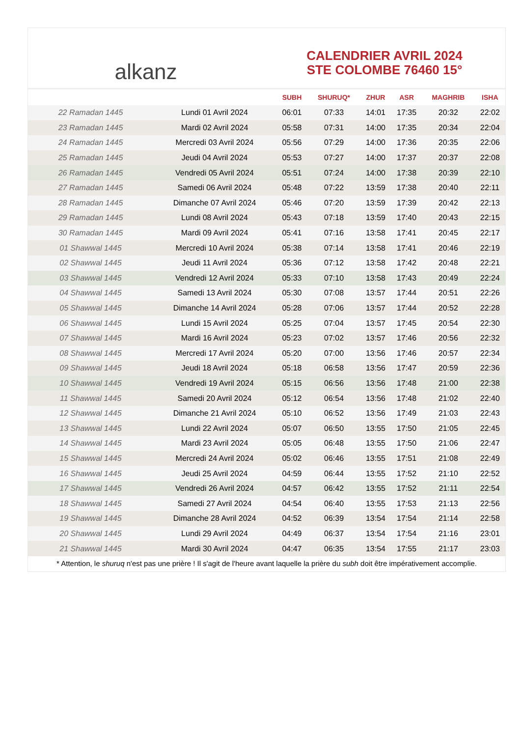alkanz
CALENDRIER AVRIL 2024
STE COLOMBE 76460 15°
| | | SUBH | SHURUQ* | ZHUR | ASR | MAGHRIB | ISHA |
| --- | --- | --- | --- | --- | --- | --- | --- |
| 22 Ramadan 1445 | Lundi 01 Avril 2024 | 06:01 | 07:33 | 14:01 | 17:35 | 20:32 | 22:02 |
| 23 Ramadan 1445 | Mardi 02 Avril 2024 | 05:58 | 07:31 | 14:00 | 17:35 | 20:34 | 22:04 |
| 24 Ramadan 1445 | Mercredi 03 Avril 2024 | 05:56 | 07:29 | 14:00 | 17:36 | 20:35 | 22:06 |
| 25 Ramadan 1445 | Jeudi 04 Avril 2024 | 05:53 | 07:27 | 14:00 | 17:37 | 20:37 | 22:08 |
| 26 Ramadan 1445 | Vendredi 05 Avril 2024 | 05:51 | 07:24 | 14:00 | 17:38 | 20:39 | 22:10 |
| 27 Ramadan 1445 | Samedi 06 Avril 2024 | 05:48 | 07:22 | 13:59 | 17:38 | 20:40 | 22:11 |
| 28 Ramadan 1445 | Dimanche 07 Avril 2024 | 05:46 | 07:20 | 13:59 | 17:39 | 20:42 | 22:13 |
| 29 Ramadan 1445 | Lundi 08 Avril 2024 | 05:43 | 07:18 | 13:59 | 17:40 | 20:43 | 22:15 |
| 30 Ramadan 1445 | Mardi 09 Avril 2024 | 05:41 | 07:16 | 13:58 | 17:41 | 20:45 | 22:17 |
| 01 Shawwal 1445 | Mercredi 10 Avril 2024 | 05:38 | 07:14 | 13:58 | 17:41 | 20:46 | 22:19 |
| 02 Shawwal 1445 | Jeudi 11 Avril 2024 | 05:36 | 07:12 | 13:58 | 17:42 | 20:48 | 22:21 |
| 03 Shawwal 1445 | Vendredi 12 Avril 2024 | 05:33 | 07:10 | 13:58 | 17:43 | 20:49 | 22:24 |
| 04 Shawwal 1445 | Samedi 13 Avril 2024 | 05:30 | 07:08 | 13:57 | 17:44 | 20:51 | 22:26 |
| 05 Shawwal 1445 | Dimanche 14 Avril 2024 | 05:28 | 07:06 | 13:57 | 17:44 | 20:52 | 22:28 |
| 06 Shawwal 1445 | Lundi 15 Avril 2024 | 05:25 | 07:04 | 13:57 | 17:45 | 20:54 | 22:30 |
| 07 Shawwal 1445 | Mardi 16 Avril 2024 | 05:23 | 07:02 | 13:57 | 17:46 | 20:56 | 22:32 |
| 08 Shawwal 1445 | Mercredi 17 Avril 2024 | 05:20 | 07:00 | 13:56 | 17:46 | 20:57 | 22:34 |
| 09 Shawwal 1445 | Jeudi 18 Avril 2024 | 05:18 | 06:58 | 13:56 | 17:47 | 20:59 | 22:36 |
| 10 Shawwal 1445 | Vendredi 19 Avril 2024 | 05:15 | 06:56 | 13:56 | 17:48 | 21:00 | 22:38 |
| 11 Shawwal 1445 | Samedi 20 Avril 2024 | 05:12 | 06:54 | 13:56 | 17:48 | 21:02 | 22:40 |
| 12 Shawwal 1445 | Dimanche 21 Avril 2024 | 05:10 | 06:52 | 13:56 | 17:49 | 21:03 | 22:43 |
| 13 Shawwal 1445 | Lundi 22 Avril 2024 | 05:07 | 06:50 | 13:55 | 17:50 | 21:05 | 22:45 |
| 14 Shawwal 1445 | Mardi 23 Avril 2024 | 05:05 | 06:48 | 13:55 | 17:50 | 21:06 | 22:47 |
| 15 Shawwal 1445 | Mercredi 24 Avril 2024 | 05:02 | 06:46 | 13:55 | 17:51 | 21:08 | 22:49 |
| 16 Shawwal 1445 | Jeudi 25 Avril 2024 | 04:59 | 06:44 | 13:55 | 17:52 | 21:10 | 22:52 |
| 17 Shawwal 1445 | Vendredi 26 Avril 2024 | 04:57 | 06:42 | 13:55 | 17:52 | 21:11 | 22:54 |
| 18 Shawwal 1445 | Samedi 27 Avril 2024 | 04:54 | 06:40 | 13:55 | 17:53 | 21:13 | 22:56 |
| 19 Shawwal 1445 | Dimanche 28 Avril 2024 | 04:52 | 06:39 | 13:54 | 17:54 | 21:14 | 22:58 |
| 20 Shawwal 1445 | Lundi 29 Avril 2024 | 04:49 | 06:37 | 13:54 | 17:54 | 21:16 | 23:01 |
| 21 Shawwal 1445 | Mardi 30 Avril 2024 | 04:47 | 06:35 | 13:54 | 17:55 | 21:17 | 23:03 |
* Attention, le shuruq n'est pas une prière ! Il s'agit de l'heure avant laquelle la prière du subh doit être impérativement accomplie.